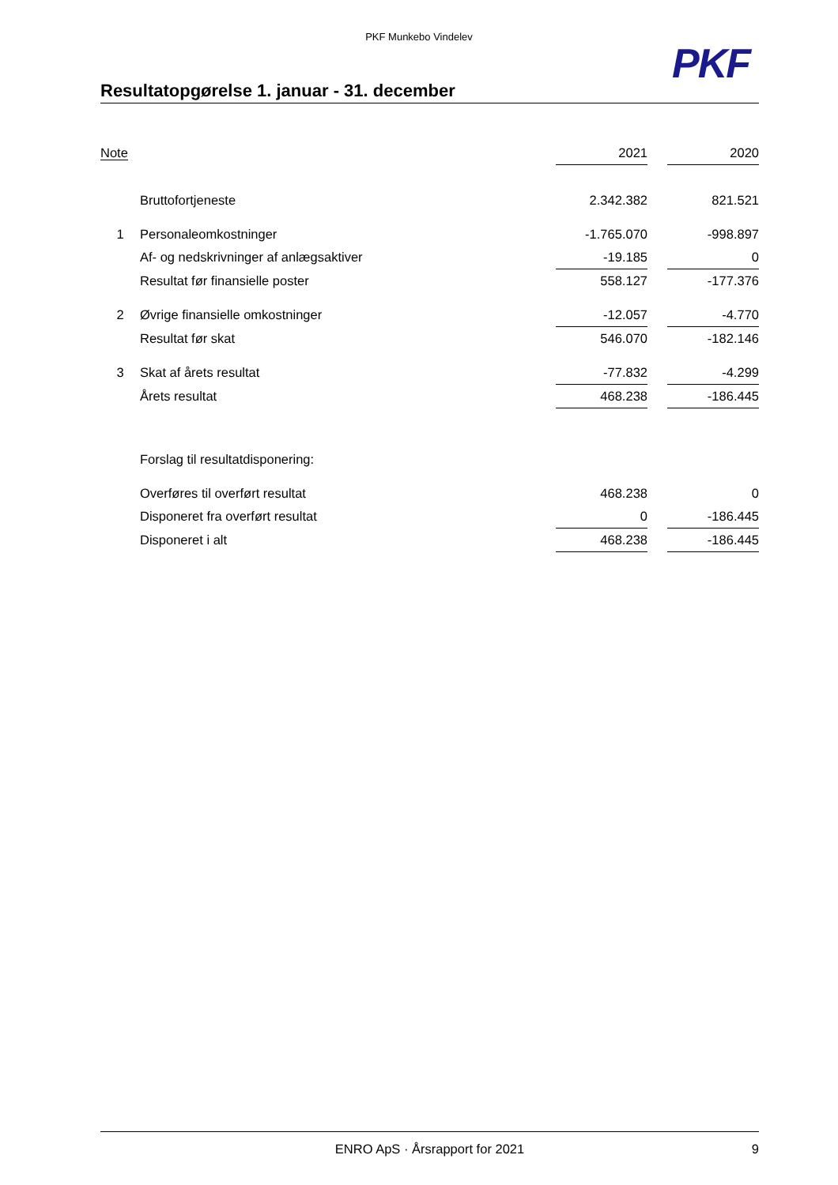PKF Munkebo Vindelev
PKF
Resultatopgørelse 1. januar - 31. december
| Note | | 2021 | | 2020 |
| --- | --- | --- | --- | --- |
| | Bruttofortjeneste | 2.342.382 | | 821.521 |
| 1 | Personaleomkostninger | -1.765.070 | | -998.897 |
| | Af- og nedskrivninger af anlægsaktiver | -19.185 | | 0 |
| | Resultat før finansielle poster | 558.127 | | -177.376 |
| 2 | Øvrige finansielle omkostninger | -12.057 | | -4.770 |
| | Resultat før skat | 546.070 | | -182.146 |
| 3 | Skat af årets resultat | -77.832 | | -4.299 |
| | Årets resultat | 468.238 | | -186.445 |
| | Forslag til resultatdisponering: | | | |
| | Overføres til overført resultat | 468.238 | | 0 |
| | Disponeret fra overført resultat | 0 | | -186.445 |
| | Disponeret i alt | 468.238 | | -186.445 |
ENRO ApS · Årsrapport for 2021 9